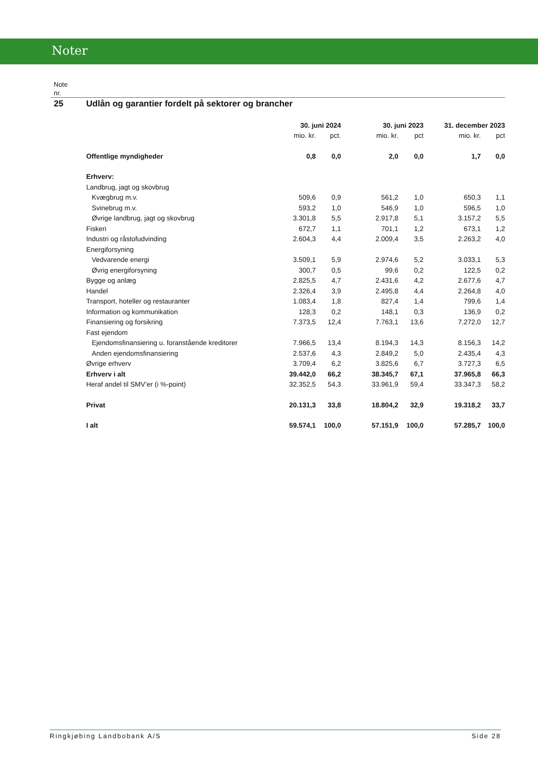Noter
Note
nr.
25 Udlån og garantier fordelt på sektorer og brancher
| | 30. juni 2024 | | 30. juni 2023 | | 31. december 2023 | |
| --- | --- | --- | --- | --- | --- | --- |
| | mio. kr. | pct. | mio. kr. | pct | mio. kr. | pct |
| Offentlige myndigheder | 0,8 | 0,0 | 2,0 | 0,0 | 1,7 | 0,0 |
| Erhverv: | | | | | | |
| Landbrug, jagt og skovbrug | | | | | | |
| Kvægbrug m.v. | 509,6 | 0,9 | 561,2 | 1,0 | 650,3 | 1,1 |
| Svinebrug m.v. | 593,2 | 1,0 | 546,9 | 1,0 | 596,5 | 1,0 |
| Øvrige landbrug, jagt og skovbrug | 3.301,8 | 5,5 | 2.917,8 | 5,1 | 3.157,2 | 5,5 |
| Fiskeri | 672,7 | 1,1 | 701,1 | 1,2 | 673,1 | 1,2 |
| Industri og råstofudvinding | 2.604,3 | 4,4 | 2.009,4 | 3,5 | 2.263,2 | 4,0 |
| Energiforsyning | | | | | | |
| Vedvarende energi | 3.509,1 | 5,9 | 2.974,6 | 5,2 | 3.033,1 | 5,3 |
| Øvrig energiforsyning | 300,7 | 0,5 | 99,6 | 0,2 | 122,5 | 0,2 |
| Bygge og anlæg | 2.825,5 | 4,7 | 2.431,6 | 4,2 | 2.677,6 | 4,7 |
| Handel | 2.326,4 | 3,9 | 2.495,8 | 4,4 | 2.264,8 | 4,0 |
| Transport, hoteller og restauranter | 1.083,4 | 1,8 | 827,4 | 1,4 | 799,6 | 1,4 |
| Information og kommunikation | 128,3 | 0,2 | 148,1 | 0,3 | 136,9 | 0,2 |
| Finansiering og forsikring | 7.373,5 | 12,4 | 7.763,1 | 13,6 | 7.272,0 | 12,7 |
| Fast ejendom | | | | | | |
| Ejendomsfinansiering u. foranstående kreditorer | 7.966,5 | 13,4 | 8.194,3 | 14,3 | 8.156,3 | 14,2 |
| Anden ejendomsfinansiering | 2.537,6 | 4,3 | 2.849,2 | 5,0 | 2.435,4 | 4,3 |
| Øvrige erhverv | 3.709,4 | 6,2 | 3.825,6 | 6,7 | 3.727,3 | 6,5 |
| Erhverv i alt | 39.442,0 | 66,2 | 38.345,7 | 67,1 | 37.965,8 | 66,3 |
| Heraf andel til SMV’er (i %-point) | 32.352,5 | 54,3 | 33.961,9 | 59,4 | 33.347,3 | 58,2 |
| Privat | 20.131,3 | 33,8 | 18.804,2 | 32,9 | 19.318,2 | 33,7 |
| I alt | 59.574,1 | 100,0 | 57.151,9 | 100,0 | 57.285,7 | 100,0 |
Ringkjøbing Landbobank A/S Side 28